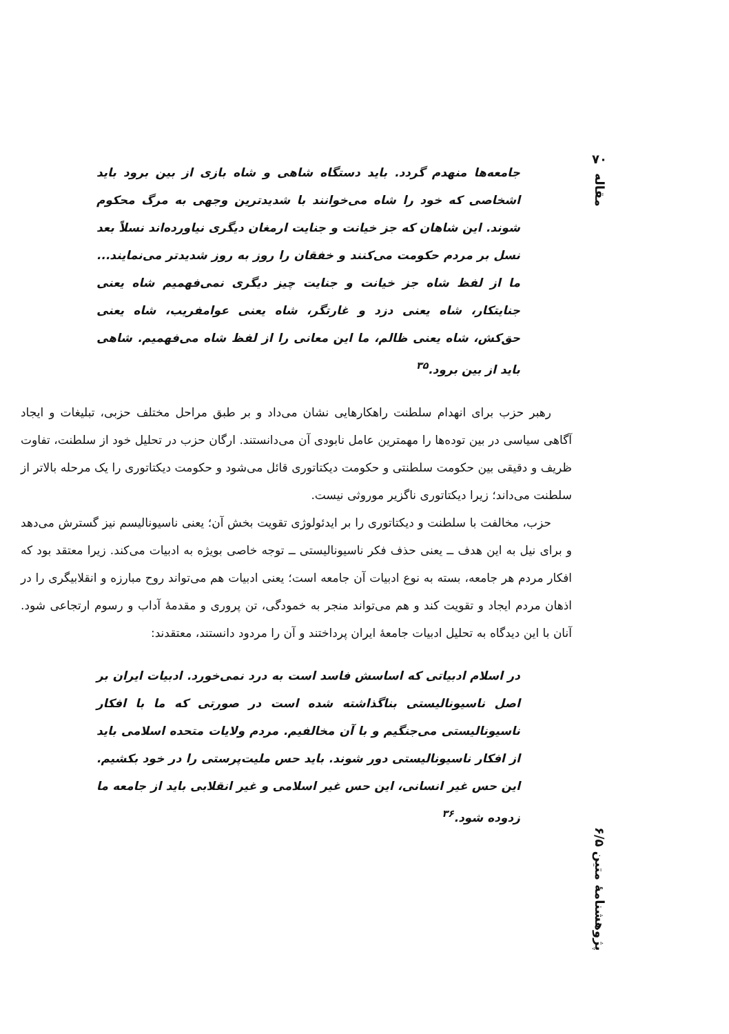۷۰
مقاله
پژوهشنامهٔ متین ۶/۵
جامعه‌ها منهدم گردد. باید دستگاه شاهی و شاه بازی از بین برود باید اشخاصی که خود را شاه می‌خوانند با شدیدترین وجهی به مرگ محکوم شوند. این شاهان که جز خیانت و جنایت ارمغان دیگری نیاورده‌اند نسلاً بعد نسل بر مردم حکومت می‌کنند و خفقان را روز به روز شدیدتر می‌نمایند... ما از لفظ شاه جز خیانت و جنایت چیز دیگری نمی‌فهمیم شاه یعنی جنایتکار، شاه یعنی دزد و غارتگر، شاه یعنی عوامفریب، شاه یعنی حق‌کش، شاه یعنی ظالم، ما این معانی را از لفظ شاه می‌فهمیم. شاهی باید از بین برود.<sup>۳۵</sup>
رهبر حزب برای انهدام سلطنت راهکارهایی نشان می‌داد و بر طبق مراحل مختلف حزبی، تبلیغات و ایجاد آگاهی سیاسی در بین توده‌ها را مهمترین عامل نابودی آن می‌دانستند. ارگان حزب در تحلیل خود از سلطنت، تفاوت ظریف و دقیقی بین حکومت سلطنتی و حکومت دیکتاتوری قائل می‌شود و حکومت دیکتاتوری را یک مرحله بالاتر از سلطنت می‌داند؛ زیرا دیکتاتوری ناگزیر موروثی نیست.
حزب، مخالفت با سلطنت و دیکتاتوری را بر ایدئولوژی تقویت بخش آن؛ یعنی ناسیونالیسم نیز گسترش می‌دهد و برای نیل به این هدف ــ یعنی حذف فکر ناسیونالیستی ــ توجه خاصی بویژه به ادبیات می‌کند. زیرا معتقد بود که افکار مردم هر جامعه، بسته به نوع ادبیات آن جامعه است؛ یعنی ادبیات هم می‌تواند روح مبارزه و انقلابیگری را در اذهان مردم ایجاد و تقویت کند و هم می‌تواند منجر به خمودگی، تن پروری و مقدمهٔ آداب و رسوم ارتجاعی شود. آنان با این دیدگاه به تحلیل ادبیات جامعهٔ ایران پرداختند و آن را مردود دانستند، معتقدند:
در اسلام ادبیاتی که اساسش فاسد است به درد نمی‌خورد. ادبیات ایران بر اصل ناسیونالیستی بناگذاشته شده است در صورتی که ما با افکار ناسیونالیستی می‌جنگیم و با آن مخالفیم. مردم ولایات متحده اسلامی باید از افکار ناسیونالیستی دور شوند. باید حس ملیت‌پرستی را در خود بکشیم. این حس غیر انسانی، این حس غیر اسلامی و غیر انقلابی باید از جامعه ما زدوده شود.<sup>۳۶</sup>